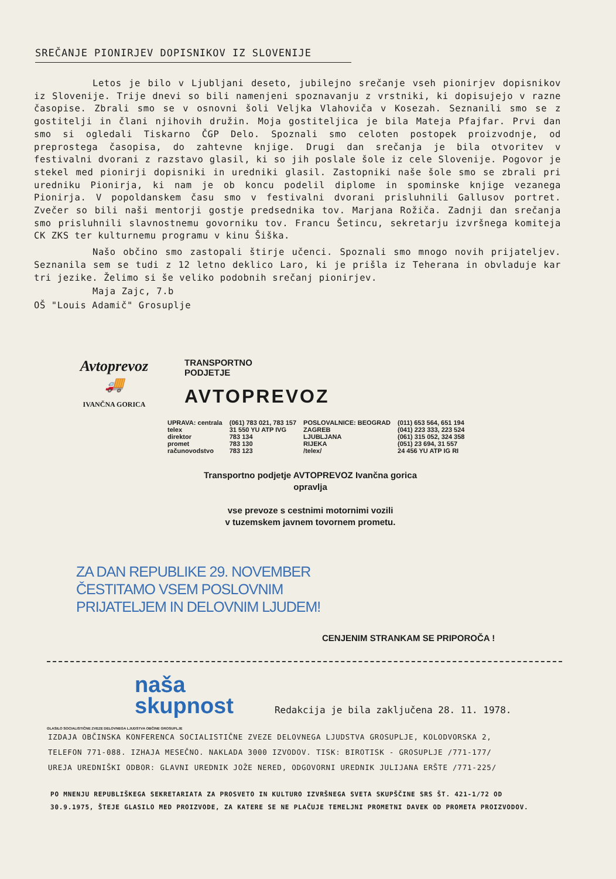SREČANJE PIONIRJEV DOPISNIKOV IZ SLOVENIJE
Letos je bilo v Ljubljani deseto, jubilejno srečanje vseh pionirjev dopisnikov iz Slovenije. Trije dnevi so bili namenjeni spoznavanju z vrstniki, ki dopisujejo v razne časopise. Zbrali smo se v osnovni šoli Veljka Vlahoviča v Kosezah. Seznanili smo se z gostitelji in člani njihovih družin. Moja gostiteljica je bila Mateja Pfajfar. Prvi dan smo si ogledali Tiskarno ČGP Delo. Spoznali smo celoten postopek proizvodnje, od preprostega časopisa, do zahtevne knjige. Drugi dan srečanja je bila otvoritev v festivalni dvorani z razstavo glasil, ki so jih poslale šole iz cele Slovenije. Pogovor je stekel med pionirji dopisniki in uredniki glasil. Zastopniki naše šole smo se zbrali pri uredniku Pionirja, ki nam je ob koncu podelil diplome in spominske knjige vezanega Pionirja. V popoldanskem času smo v festivalni dvorani prisluhnili Gallusov portret. Zvečer so bili naši mentorji gostje predsednika tov. Marjana Rožiča. Zadnji dan srečanja smo prisluhnili slavnostnemu govorniku tov. Francu Šetincu, sekretarju izvršnega komiteja CK ZKS ter kulturnemu programu v kinu Šiška.
Našo občino smo zastopali štirje učenci. Spoznali smo mnogo novih prijateljev. Seznanila sem se tudi z 12 letno deklico Laro, ki je prišla iz Teherana in obvladuje kar tri jezike. Želimo si še veliko podobnih srečanj pionirjev.
Maja Zajc, 7.b
OŠ "Louis Adamič" Grosuplje
Avtoprevoz
🚚
IVANČNA GORICA
TRANSPORTNO
PODJETJE
AVTOPREVOZ
| UPRAVA: centrala | (061) 783 021, 783 157 | POSLOVALNICE: BEOGRAD | (011) 653 564, 651 194 |
| telex | 31 550 YU ATP IVG | ZAGREB | (041) 223 333, 223 524 |
| direktor | 783 134 | LJUBLJANA | (061) 315 052, 324 358 |
| promet | 783 130 | RIJEKA | (051) 23 694, 31 557 |
| računovodstvo | 783 123 | /telex/ | 24 456 YU ATP IG RI |
Transportno podjetje AVTOPREVOZ Ivančna gorica
opravlja
vse prevoze s cestnimi motornimi vozili
v tuzemskem javnem tovornem prometu.
ZA DAN REPUBLIKE 29. NOVEMBER
ČESTITAMO VSEM POSLOVNIM
PRIJATELJEM IN DELOVNIM LJUDEM!
CENJENIM STRANKAM SE PRIPOROČA !
naša
skupnost Redakcija je bila zaključena 28. 11. 1978.
GLASILO SOCIALISTIČNE ZVEZE DELOVNEGA LJUDSTVA OBČINE GROSUPLJE
IZDAJA OBČINSKA KONFERENCA SOCIALISTIČNE ZVEZE DELOVNEGA LJUDSTVA GROSUPLJE, KOLODVORSKA 2,
TELEFON 771-088. IZHAJA MESEČNO. NAKLADA 3000 IZVODOV. TISK: BIROTISK - GROSUPLJE /771-177/
UREJA UREDNIŠKI ODBOR: GLAVNI UREDNIK JOŽE NERED, ODGOVORNI UREDNIK JULIJANA ERŠTE /771-225/
PO MNENJU REPUBLIŠKEGA SEKRETARIATA ZA PROSVETO IN KULTURO IZVRŠNEGA SVETA SKUPŠČINE SRS ŠT. 421-1/72 OD
30.9.1975, ŠTEJE GLASILO MED PROIZVODE, ZA KATERE SE NE PLAČUJE TEMELJNI PROMETNI DAVEK OD PROMETA PROIZVODOV.